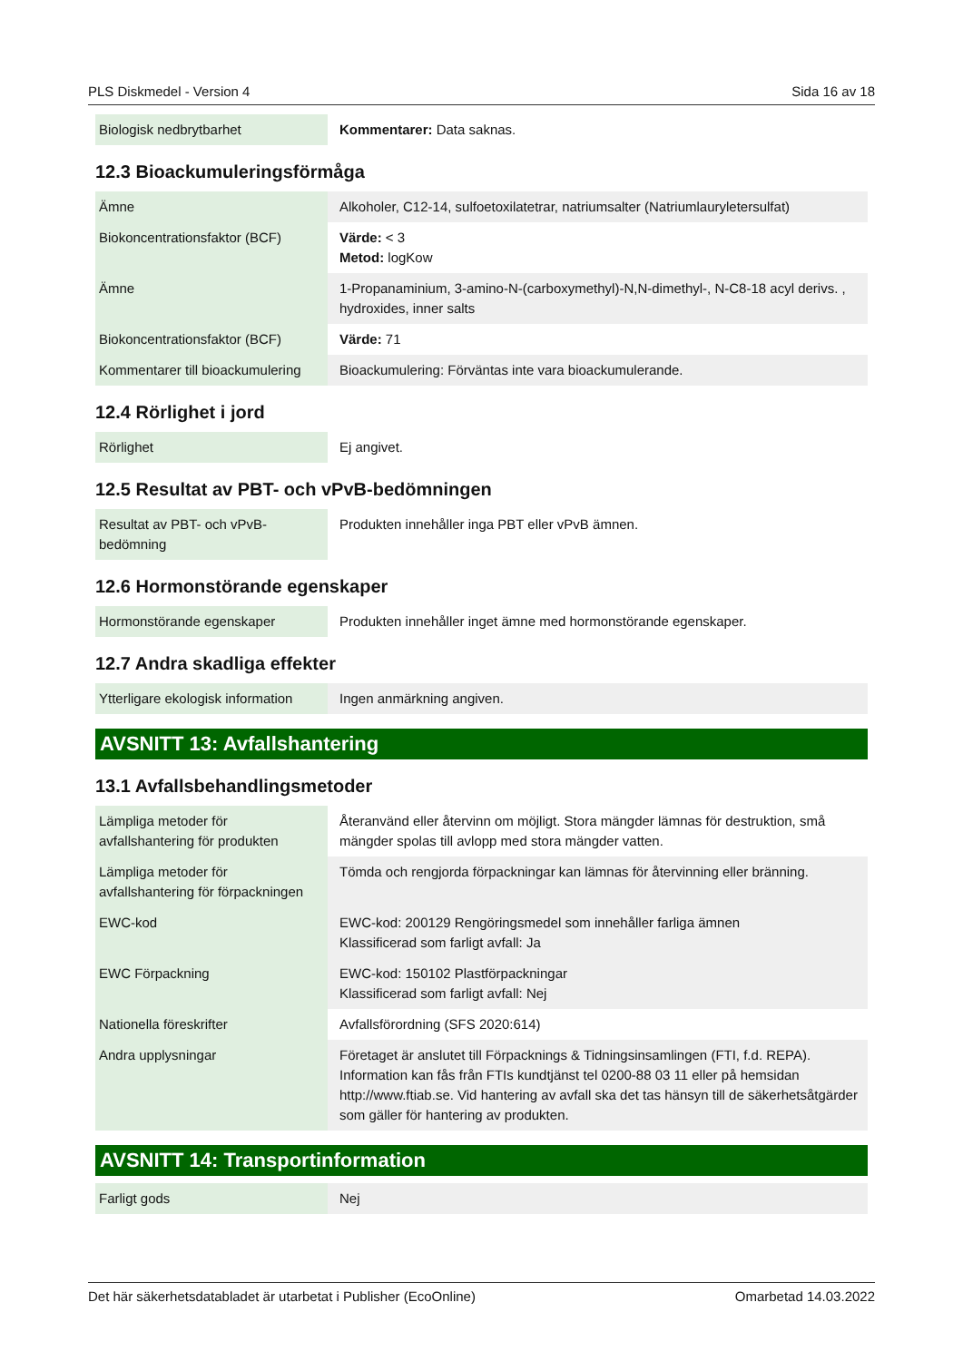PLS Diskmedel - Version 4 Sida 16 av 18
| Biologisk nedbrytbarhet | Kommentarer: Data saknas. |
12.3 Bioackumuleringsförmåga
| Ämne | Alkoholer, C12-14, sulfoetoxilatetrar, natriumsalter (Natriumlauryletersulfat) |
| Biokoncentrationsfaktor (BCF) | Värde: < 3 Metod: logKow |
| Ämne | 1-Propanaminium, 3-amino-N-(carboxymethyl)-N,N-dimethyl-, N-C8-18 acyl derivs. , hydroxides, inner salts |
| Biokoncentrationsfaktor (BCF) | Värde: 71 |
| Kommentarer till bioackumulering | Bioackumulering: Förväntas inte vara bioackumulerande. |
12.4 Rörlighet i jord
| Rörlighet | Ej angivet. |
12.5 Resultat av PBT- och vPvB-bedömningen
| Resultat av PBT- och vPvB-bedömning | Produkten innehåller inga PBT eller vPvB ämnen. |
12.6 Hormonstörande egenskaper
| Hormonstörande egenskaper | Produkten innehåller inget ämne med hormonstörande egenskaper. |
12.7 Andra skadliga effekter
| Ytterligare ekologisk information | Ingen anmärkning angiven. |
AVSNITT 13: Avfallshantering
13.1 Avfallsbehandlingsmetoder
| Lämpliga metoder för avfallshantering för produkten | Återanvänd eller återvinn om möjligt. Stora mängder lämnas för destruktion, små mängder spolas till avlopp med stora mängder vatten. |
| Lämpliga metoder för avfallshantering för förpackningen | Tömda och rengjorda förpackningar kan lämnas för återvinning eller bränning. |
| EWC-kod | EWC-kod: 200129 Rengöringsmedel som innehåller farliga ämnen Klassificerad som farligt avfall: Ja |
| EWC Förpackning | EWC-kod: 150102 Plastförpackningar Klassificerad som farligt avfall: Nej |
| Nationella föreskrifter | Avfallsförordning (SFS 2020:614) |
| Andra upplysningar | Företaget är anslutet till Förpacknings & Tidningsinsamlingen (FTI, f.d. REPA). Information kan fås från FTIs kundtjänst tel 0200-88 03 11 eller på hemsidan http://www.ftiab.se. Vid hantering av avfall ska det tas hänsyn till de säkerhetsåtgärder som gäller för hantering av produkten. |
AVSNITT 14: Transportinformation
| Farligt gods | Nej |
Det här säkerhetsdatabladet är utarbetat i Publisher (EcoOnline) Omarbetad 14.03.2022